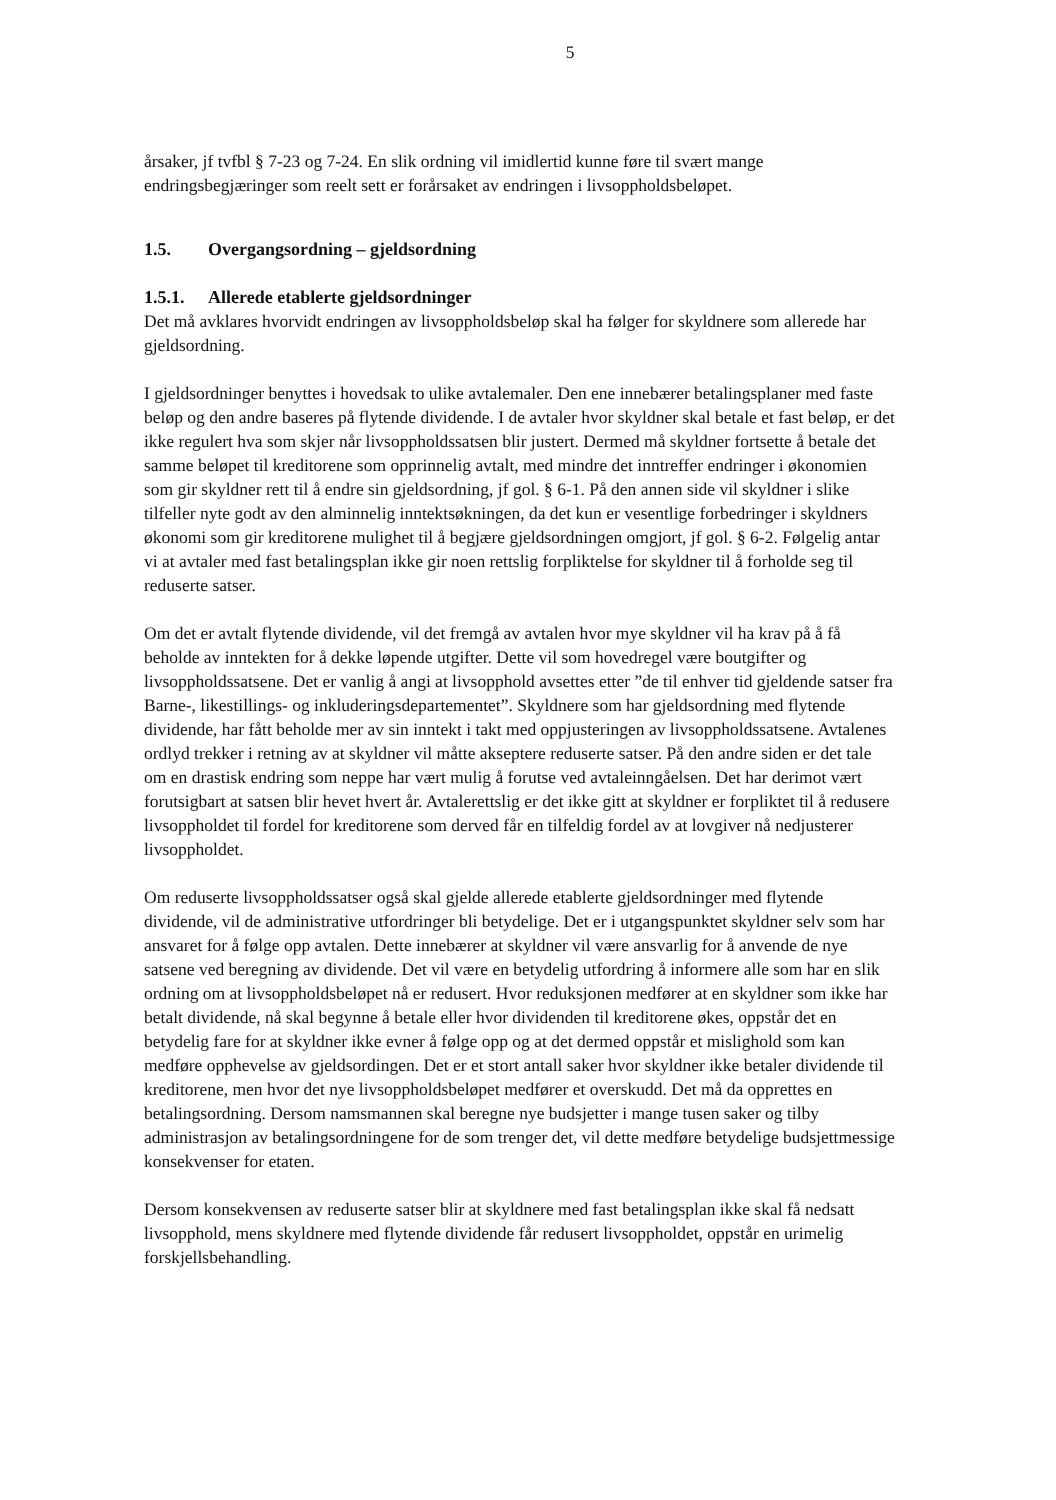5
årsaker, jf tvfbl § 7-23 og 7-24. En slik ordning vil imidlertid kunne føre til svært mange endringsbegjæringer som reelt sett er forårsaket av endringen i livsoppholdsbeløpet.
1.5. Overgangsordning – gjeldsordning
1.5.1. Allerede etablerte gjeldsordninger
Det må avklares hvorvidt endringen av livsoppholdsbeløp skal ha følger for skyldnere som allerede har gjeldsordning.
I gjeldsordninger benyttes i hovedsak to ulike avtalemaler. Den ene innebærer betalingsplaner med faste beløp og den andre baseres på flytende dividende. I de avtaler hvor skyldner skal betale et fast beløp, er det ikke regulert hva som skjer når livsoppholdssatsen blir justert. Dermed må skyldner fortsette å betale det samme beløpet til kreditorene som opprinnelig avtalt, med mindre det inntreffer endringer i økonomien som gir skyldner rett til å endre sin gjeldsordning, jf gol. § 6-1. På den annen side vil skyldner i slike tilfeller nyte godt av den alminnelig inntektsøkningen, da det kun er vesentlige forbedringer i skyldners økonomi som gir kreditorene mulighet til å begjære gjeldsordningen omgjort, jf gol. § 6-2. Følgelig antar vi at avtaler med fast betalingsplan ikke gir noen rettslig forpliktelse for skyldner til å forholde seg til reduserte satser.
Om det er avtalt flytende dividende, vil det fremgå av avtalen hvor mye skyldner vil ha krav på å få beholde av inntekten for å dekke løpende utgifter. Dette vil som hovedregel være boutgifter og livsoppholdssatsene. Det er vanlig å angi at livsopphold avsettes etter ”de til enhver tid gjeldende satser fra Barne-, likestillings- og inkluderingsdepartementet”. Skyldnere som har gjeldsordning med flytende dividende, har fått beholde mer av sin inntekt i takt med oppjusteringen av livsoppholdssatsene. Avtalenes ordlyd trekker i retning av at skyldner vil måtte akseptere reduserte satser. På den andre siden er det tale om en drastisk endring som neppe har vært mulig å forutse ved avtaleinngåelsen. Det har derimot vært forutsigbart at satsen blir hevet hvert år. Avtalerettslig er det ikke gitt at skyldner er forpliktet til å redusere livsoppholdet til fordel for kreditorene som derved får en tilfeldig fordel av at lovgiver nå nedjusterer livsoppholdet.
Om reduserte livsoppholdssatser også skal gjelde allerede etablerte gjeldsordninger med flytende dividende, vil de administrative utfordringer bli betydelige. Det er i utgangspunktet skyldner selv som har ansvaret for å følge opp avtalen. Dette innebærer at skyldner vil være ansvarlig for å anvende de nye satsene ved beregning av dividende. Det vil være en betydelig utfordring å informere alle som har en slik ordning om at livsoppholdsbeløpet nå er redusert. Hvor reduksjonen medfører at en skyldner som ikke har betalt dividende, nå skal begynne å betale eller hvor dividenden til kreditorene økes, oppstår det en betydelig fare for at skyldner ikke evner å følge opp og at det dermed oppstår et mislighold som kan medføre opphevelse av gjeldsordingen. Det er et stort antall saker hvor skyldner ikke betaler dividende til kreditorene, men hvor det nye livsoppholdsbeløpet medfører et overskudd. Det må da opprettes en betalingsordning. Dersom namsmannen skal beregne nye budsjetter i mange tusen saker og tilby administrasjon av betalingsordningene for de som trenger det, vil dette medføre betydelige budsjettmessige konsekvenser for etaten.
Dersom konsekvensen av reduserte satser blir at skyldnere med fast betalingsplan ikke skal få nedsatt livsopphold, mens skyldnere med flytende dividende får redusert livsoppholdet, oppstår en urimelig forskjellsbehandling.